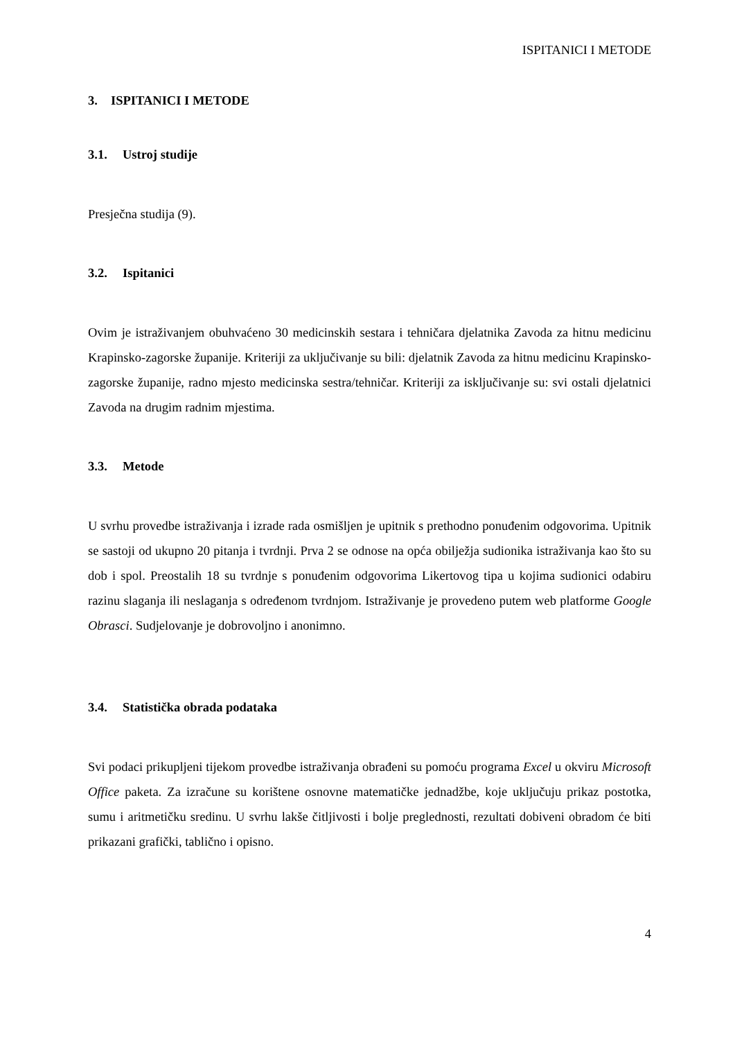ISPITANICI I METODE
3. ISPITANICI I METODE
3.1. Ustroj studije
Presječna studija (9).
3.2. Ispitanici
Ovim je istraživanjem obuhvaćeno 30 medicinskih sestara i tehničara djelatnika Zavoda za hitnu medicinu Krapinsko-zagorske županije. Kriteriji za uključivanje su bili: djelatnik Zavoda za hitnu medicinu Krapinsko-zagorske županije, radno mjesto medicinska sestra/tehničar. Kriteriji za isključivanje su: svi ostali djelatnici Zavoda na drugim radnim mjestima.
3.3. Metode
U svrhu provedbe istraživanja i izrade rada osmišljen je upitnik s prethodno ponuđenim odgovorima. Upitnik se sastoji od ukupno 20 pitanja i tvrdnji. Prva 2 se odnose na opća obilježja sudionika istraživanja kao što su dob i spol. Preostalih 18 su tvrdnje s ponuđenim odgovorima Likertovog tipa u kojima sudionici odabiru razinu slaganja ili neslaganja s određenom tvrdnjom. Istraživanje je provedeno putem web platforme Google Obrasci. Sudjelovanje je dobrovoljno i anonimno.
3.4. Statistička obrada podataka
Svi podaci prikupljeni tijekom provedbe istraživanja obrađeni su pomoću programa Excel u okviru Microsoft Office paketa. Za izračune su korištene osnovne matematičke jednadžbe, koje uključuju prikaz postotka, sumu i aritmetičku sredinu. U svrhu lakše čitljivosti i bolje preglednosti, rezultati dobiveni obradom će biti prikazani grafički, tablično i opisno.
4